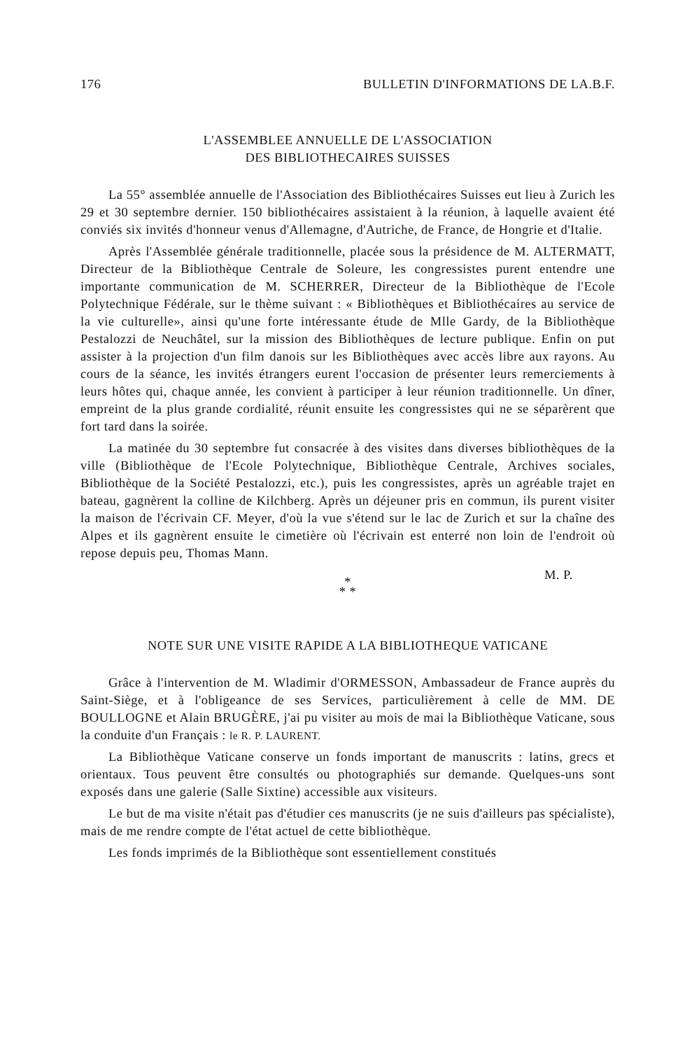176 BULLETIN D'INFORMATIONS DE LA.B.F.
L'ASSEMBLEE ANNUELLE DE L'ASSOCIATION
DES BIBLIOTHECAIRES SUISSES
La 55° assemblée annuelle de l'Association des Bibliothécaires Suisses eut lieu à Zurich les 29 et 30 septembre dernier. 150 bibliothécaires assistaient à la réunion, à laquelle avaient été conviés six invités d'honneur venus d'Allemagne, d'Autriche, de France, de Hongrie et d'Italie.
Après l'Assemblée générale traditionnelle, placée sous la présidence de M. ALTERMATT, Directeur de la Bibliothèque Centrale de Soleure, les congressistes purent entendre une importante communication de M. SCHERRER, Directeur de la Bibliothèque de l'Ecole Polytechnique Fédérale, sur le thème suivant : « Bibliothèques et Bibliothécaires au service de la vie culturelle», ainsi qu'une forte intéressante étude de Mlle Gardy, de la Bibliothèque Pestalozzi de Neuchâtel, sur la mission des Bibliothèques de lecture publique. Enfin on put assister à la projection d'un film danois sur les Bibliothèques avec accès libre aux rayons. Au cours de la séance, les invités étrangers eurent l'occasion de présenter leurs remerciements à leurs hôtes qui, chaque année, les convient à participer à leur réunion traditionnelle. Un dîner, empreint de la plus grande cordialité, réunit ensuite les congressistes qui ne se séparèrent que fort tard dans la soirée.
La matinée du 30 septembre fut consacrée à des visites dans diverses bibliothèques de la ville (Bibliothèque de l'Ecole Polytechnique, Bibliothèque Centrale, Archives sociales, Bibliothèque de la Société Pestalozzi, etc.), puis les congressistes, après un agréable trajet en bateau, gagnèrent la colline de Kilchberg. Après un déjeuner pris en commun, ils purent visiter la maison de l'écrivain CF. Meyer, d'où la vue s'étend sur le lac de Zurich et sur la chaîne des Alpes et ils gagnèrent ensuite le cimetière où l'écrivain est enterré non loin de l'endroit où repose depuis peu, Thomas Mann.
M. P.
*
* *
NOTE SUR UNE VISITE RAPIDE A LA BIBLIOTHEQUE VATICANE
Grâce à l'intervention de M. Wladimir d'ORMESSON, Ambassadeur de France auprès du Saint-Siège, et à l'obligeance de ses Services, particulièrement à celle de MM. DE BOULLOGNE et Alain BRUGÈRE, j'ai pu visiter au mois de mai la Bibliothèque Vaticane, sous la conduite d'un Français : le R. P. LAURENT.
La Bibliothèque Vaticane conserve un fonds important de manuscrits : latins, grecs et orientaux. Tous peuvent être consultés ou photographiés sur demande. Quelques-uns sont exposés dans une galerie (Salle Sixtine) accessible aux visiteurs.
Le but de ma visite n'était pas d'étudier ces manuscrits (je ne suis d'ailleurs pas spécialiste), mais de me rendre compte de l'état actuel de cette bibliothèque.
Les fonds imprimés de la Bibliothèque sont essentiellement constitués